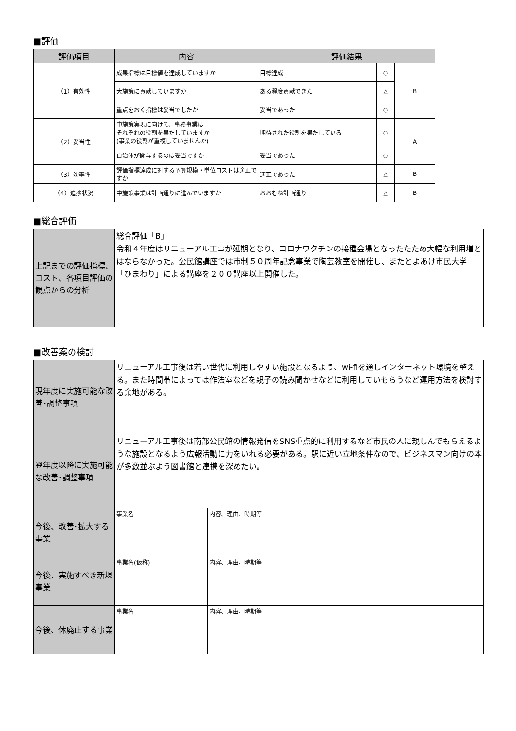■評価
| 評価項目 | 内容 | 評価結果 | | |
| --- | --- | --- | --- | --- |
| （1）有効性 | 成果指標は目標値を達成していますか | 目標達成 | ○ | B |
| | 大施策に貢献していますか | ある程度貢献できた | △ | |
| | 重点をおく指標は妥当でしたか | 妥当であった | ○ | |
| （2）妥当性 | 中施策実現に向けて、事務事業は それぞれの役割を果たしていますか (事業の役割が重複していませんか) | 期待された役割を果たしている | ○ | A |
| | 自治体が関与するのは妥当ですか | 妥当であった | ○ | |
| （3）効率性 | 評価指標達成に対する予算規模・単位コストは適正ですか | 適正であった | △ | B |
| （4）進捗状況 | 中施策事業は計画通りに進んでいますか | おおむね計画通り | △ | B |
■総合評価
| 上記までの評価指標、コスト、各項目評価の観点からの分析 | 総合評価「B」 令和４年度はリニューアル工事が延期となり、コロナワクチンの接種会場となったたため大幅な利用増とはならなかった。公民館講座では市制５０周年記念事業で陶芸教室を開催し、またとよあけ市民大学「ひまわり」による講座を２００講座以上開催した。 |
■改善案の検討
| 現年度に実施可能な改善･調整事項 | リニューアル工事後は若い世代に利用しやすい施設となるよう、wi-fiを通しインターネット環境を整える。また時間帯によっては作法室などを親子の読み聞かせなどに利用していもらうなど運用方法を検討する余地がある。 | |
| 翌年度以降に実施可能な改善･調整事項 | リニューアル工事後は南部公民館の情報発信をSNS重点的に利用するなど市民の人に親しんでもらえるような施設となるよう広報活動に力をいれる必要がある。駅に近い立地条件なので、ビジネスマン向けの本が多数並ぶよう図書館と連携を深めたい。 | |
| 今後、改善･拡大する事業 | 事業名 | 内容、理由、時期等 |
| 今後、実施すべき新規事業 | 事業名(仮称) | 内容、理由、時期等 |
| 今後、休廃止する事業 | 事業名 | 内容、理由、時期等 |